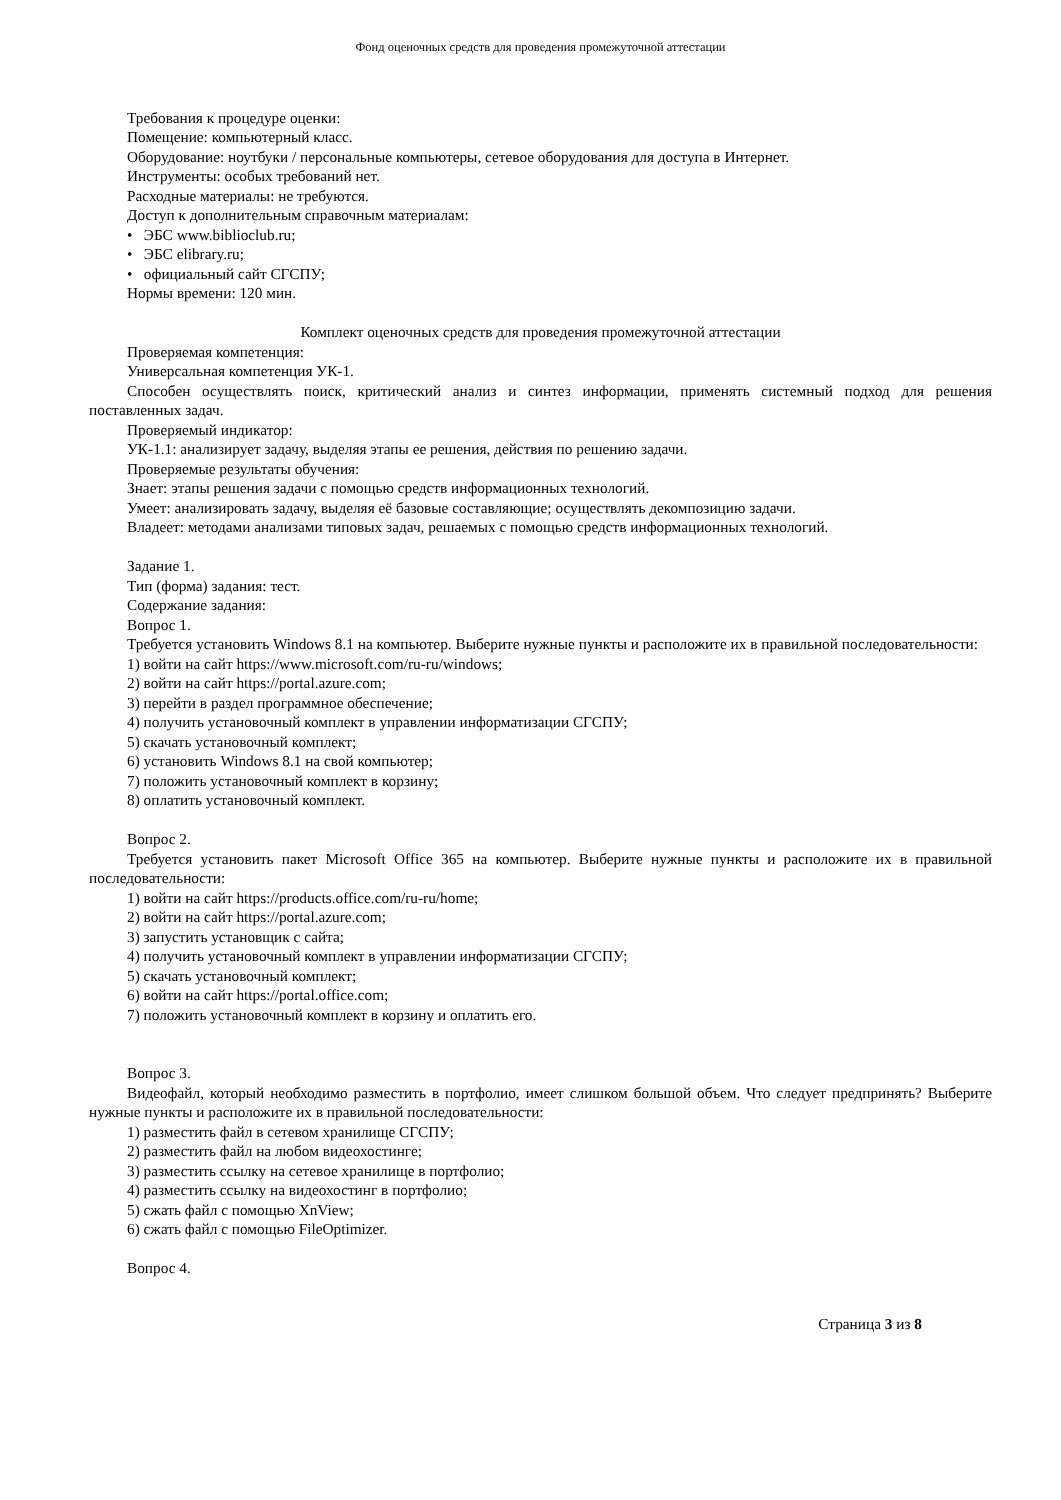Фонд оценочных средств для проведения промежуточной аттестации
Требования к процедуре оценки:
Помещение: компьютерный класс.
Оборудование: ноутбуки / персональные компьютеры, сетевое оборудования для доступа в Интернет.
Инструменты: особых требований нет.
Расходные материалы: не требуются.
Доступ к дополнительным справочным материалам:
• ЭБС www.biblioclub.ru;
• ЭБС elibrary.ru;
• официальный сайт СГСПУ;
Нормы времени: 120 мин.
Комплект оценочных средств для проведения промежуточной аттестации
Проверяемая компетенция:
Универсальная компетенция УК-1.
Способен осуществлять поиск, критический анализ и синтез информации, применять системный подход для решения поставленных задач.
Проверяемый индикатор:
УК-1.1: анализирует задачу, выделяя этапы ее решения, действия по решению задачи.
Проверяемые результаты обучения:
Знает: этапы решения задачи с помощью средств информационных технологий.
Умеет: анализировать задачу, выделяя её базовые составляющие; осуществлять декомпозицию задачи.
Владеет: методами анализами типовых задач, решаемых с помощью средств информационных технологий.
Задание 1.
Тип (форма) задания: тест.
Содержание задания:
Вопрос 1.
Требуется установить Windows 8.1 на компьютер. Выберите нужные пункты и расположите их в правильной последовательности:
1) войти на сайт https://www.microsoft.com/ru-ru/windows;
2) войти на сайт https://portal.azure.com;
3) перейти в раздел программное обеспечение;
4) получить установочный комплект в управлении информатизации СГСПУ;
5) скачать установочный комплект;
6) установить Windows 8.1 на свой компьютер;
7) положить установочный комплект в корзину;
8) оплатить установочный комплект.
Вопрос 2.
Требуется установить пакет Microsoft Office 365 на компьютер. Выберите нужные пункты и расположите их в правильной последовательности:
1) войти на сайт https://products.office.com/ru-ru/home;
2) войти на сайт https://portal.azure.com;
3) запустить установщик с сайта;
4) получить установочный комплект в управлении информатизации СГСПУ;
5) скачать установочный комплект;
6) войти на сайт https://portal.office.com;
7) положить установочный комплект в корзину и оплатить его.
Вопрос 3.
Видеофайл, который необходимо разместить в портфолио, имеет слишком большой объем. Что следует предпринять? Выберите нужные пункты и расположите их в правильной последовательности:
1) разместить файл в сетевом хранилище СГСПУ;
2) разместить файл на любом видеохостинге;
3) разместить ссылку на сетевое хранилище в портфолио;
4) разместить ссылку на видеохостинг в портфолио;
5) сжать файл с помощью XnView;
6) сжать файл с помощью FileOptimizer.
Вопрос 4.
Страница 3 из 8